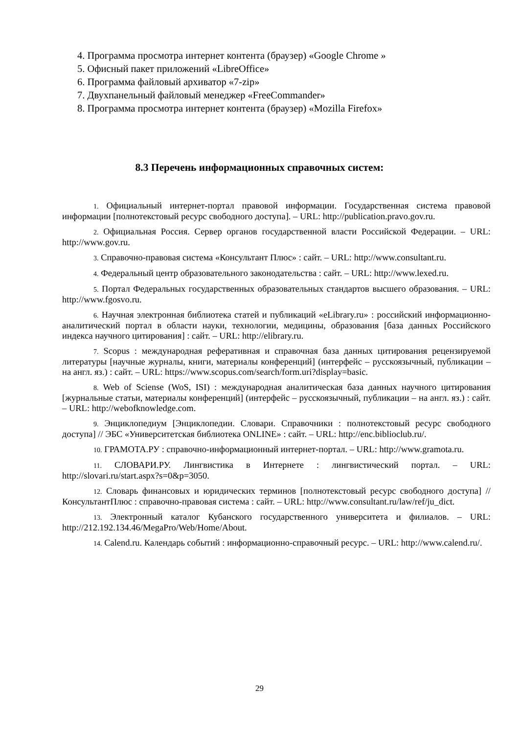4. Программа просмотра интернет контента (браузер) «Google Chrome »
5. Офисный пакет приложений «LibreOffice»
6. Программа файловый архиватор «7-zip»
7. Двухпанельный файловый менеджер «FreeCommander»
8. Программа просмотра интернет контента (браузер) «Mozilla Firefox»
8.3 Перечень информационных справочных систем:
1. Официальный интернет-портал правовой информации. Государственная система правовой информации [полнотекстовый ресурс свободного доступа]. – URL: http://publication.pravo.gov.ru.
2. Официальная Россия. Сервер органов государственной власти Российской Федерации. – URL: http://www.gov.ru.
3. Справочно-правовая система «Консультант Плюс» : сайт. – URL: http://www.consultant.ru.
4. Федеральный центр образовательного законодательства : сайт. – URL: http://www.lexed.ru.
5. Портал Федеральных государственных образовательных стандартов высшего образования. – URL: http://www.fgosvo.ru.
6. Научная электронная библиотека статей и публикаций «eLibrary.ru» : российский информационно-аналитический портал в области науки, технологии, медицины, образования [база данных Российского индекса научного цитирования] : сайт. – URL: http://elibrary.ru.
7. Scopus : международная реферативная и справочная база данных цитирования рецензируемой литературы [научные журналы, книги, материалы конференций] (интерфейс – русскоязычный, публикации – на англ. яз.) : сайт. – URL: https://www.scopus.com/search/form.uri?display=basic.
8. Web of Sciense (WoS, ISI) : международная аналитическая база данных научного цитирования [журнальные статьи, материалы конференций] (интерфейс – русскоязычный, публикации – на англ. яз.) : сайт. – URL: http://webofknowledge.com.
9. Энциклопедиум [Энциклопедии. Словари. Справочники : полнотекстовый ресурс свободного доступа] // ЭБС «Университетская библиотека ONLINE» : сайт. – URL: http://enc.biblioclub.ru/.
10. ГРАМОТА.РУ : справочно-информационный интернет-портал. – URL: http://www.gramota.ru.
11. СЛОВАРИ.РУ. Лингвистика в Интернете : лингвистический портал. – URL: http://slovari.ru/start.aspx?s=0&p=3050.
12. Словарь финансовых и юридических терминов [полнотекстовый ресурс свободного доступа] // КонсультантПлюс : справочно-правовая система : сайт. – URL: http://www.consultant.ru/law/ref/ju_dict.
13. Электронный каталог Кубанского государственного университета и филиалов. – URL: http://212.192.134.46/MegaPro/Web/Home/About.
14. Calend.ru. Календарь событий : информационно-справочный ресурс. – URL: http://www.calend.ru/.
29